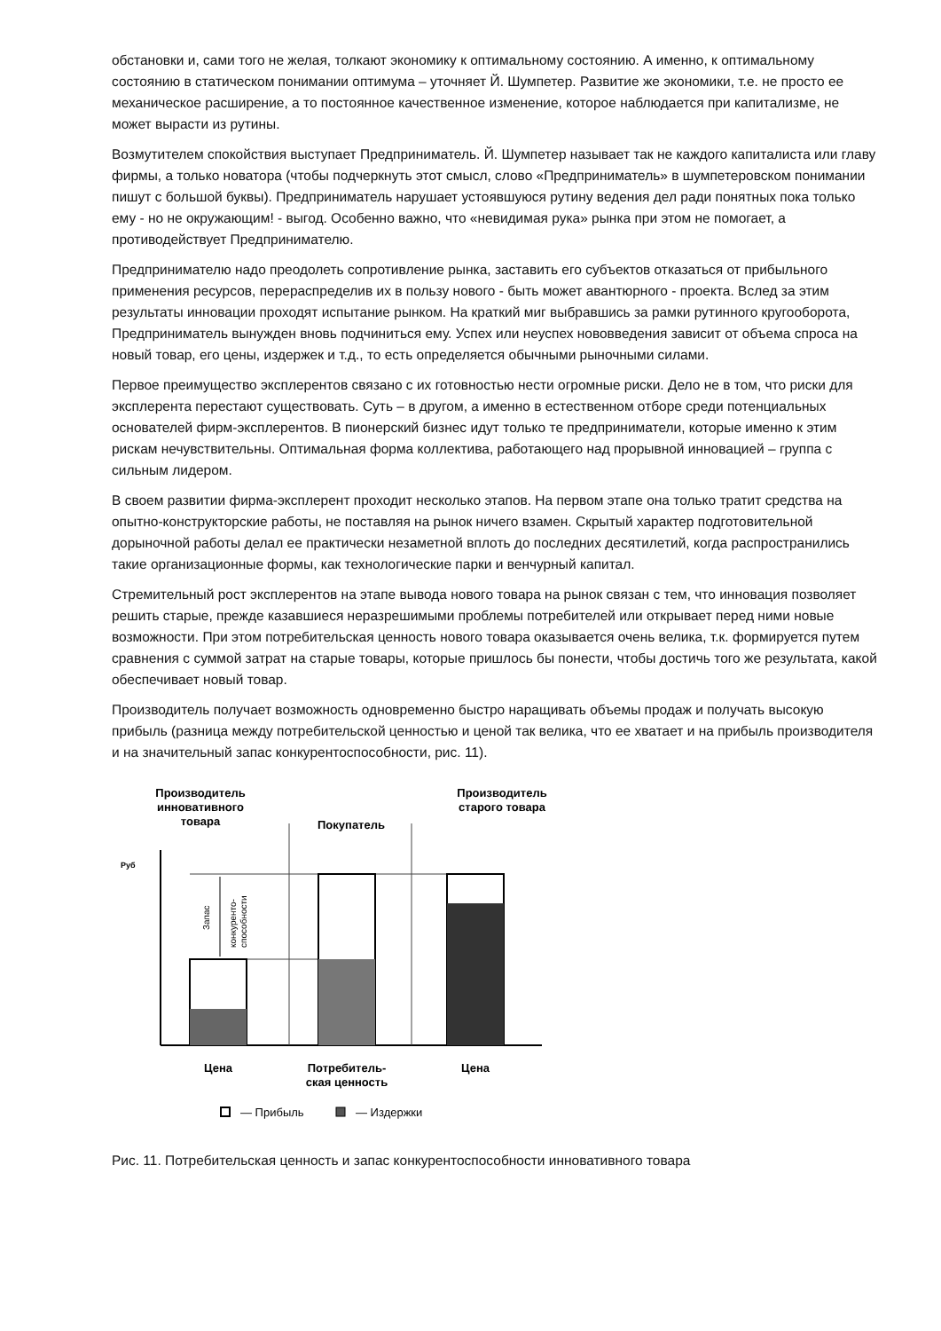обстановки и, сами того не желая, толкают экономику к оптимальному состоянию. А именно, к оптимальному состоянию в статическом понимании оптимума – уточняет Й. Шумпетер. Развитие же экономики, т.е. не просто ее механическое расширение, а то постоянное качественное изменение, которое наблюдается при капитализме, не может вырасти из рутины.
Возмутителем спокойствия выступает Предприниматель. Й. Шумпетер называет так не каждого капиталиста или главу фирмы, а только новатора (чтобы подчеркнуть этот смысл, слово «Предприниматель» в шумпетеровском понимании пишут с большой буквы). Предприниматель нарушает устоявшуюся рутину ведения дел ради понятных пока только ему - но не окружающим! - выгод. Особенно важно, что «невидимая рука» рынка при этом не помогает, а противодействует Предпринимателю.
Предпринимателю надо преодолеть сопротивление рынка, заставить его субъектов отказаться от прибыльного применения ресурсов, перераспределив их в пользу нового - быть может авантюрного - проекта. Вслед за этим результаты инновации проходят испытание рынком. На краткий миг выбравшись за рамки рутинного кругооборота, Предприниматель вынужден вновь подчиниться ему. Успех или неуспех нововведения зависит от объема спроса на новый товар, его цены, издержек и т.д., то есть определяется обычными рыночными силами.
Первое преимущество эксплерентов связано с их готовностью нести огромные риски. Дело не в том, что риски для эксплерента перестают существовать. Суть – в другом, а именно в естественном отборе среди потенциальных основателей фирм-эксплерентов. В пионерский бизнес идут только те предприниматели, которые именно к этим рискам нечувствительны. Оптимальная форма коллектива, работающего над прорывной инновацией – группа с сильным лидером.
В своем развитии фирма-эксплерент проходит несколько этапов. На первом этапе она только тратит средства на опытно-конструкторские работы, не поставляя на рынок ничего взамен. Скрытый характер подготовительной дорыночной работы делал ее практически незаметной вплоть до последних десятилетий, когда распространились такие организационные формы, как технологические парки и венчурный капитал.
Стремительный рост эксплерентов на этапе вывода нового товара на рынок связан с тем, что инновация позволяет решить старые, прежде казавшиеся неразрешимыми проблемы потребителей или открывает перед ними новые возможности. При этом потребительская ценность нового товара оказывается очень велика, т.к. формируется путем сравнения с суммой затрат на старые товары, которые пришлось бы понести, чтобы достичь того же результата, какой обеспечивает новый товар.
Производитель получает возможность одновременно быстро наращивать объемы продаж и получать высокую прибыль (разница между потребительской ценностью и ценой так велика, что ее хватает и на прибыль производителя и на значительный запас конкурентоспособности, рис. 11).
Производитель
инновативного
товара
Покупатель
Производитель
старого товара
Руб
Запас
конкуренто-
способности
Цена
Потребитель-
ская ценность
Цена
— Прибыль
— Издержки
Рис. 11. Потребительская ценность и запас конкурентоспособности инновативного товара